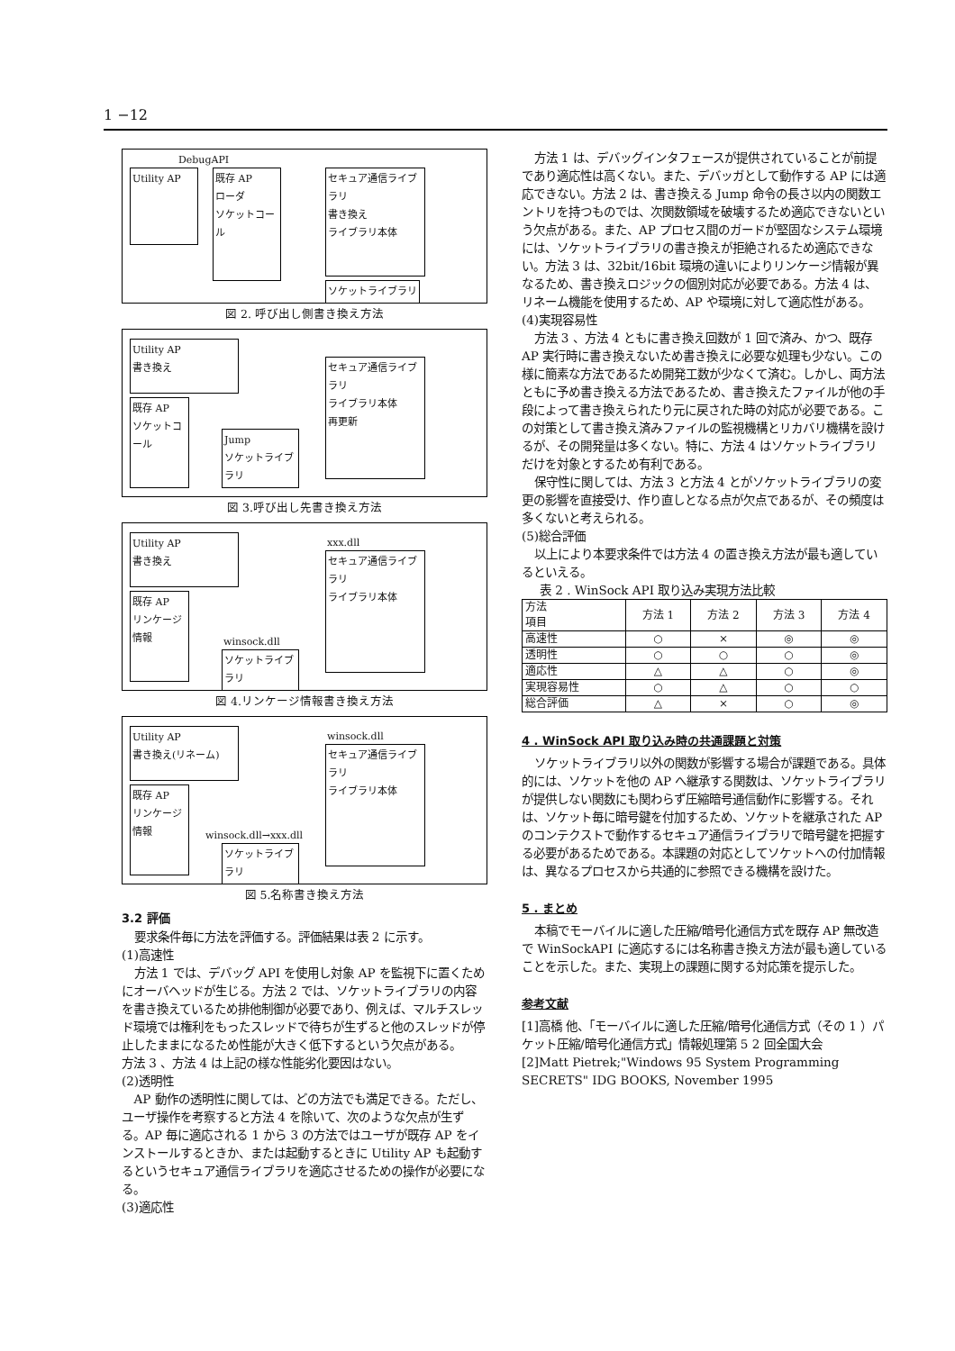1 −12
DebugAPI
Utility AP
既存 AP
ローダ
ソケットコール
セキュア通信ライブラリ
書き換え
ライブラリ本体
ソケットライブラリ
図 2. 呼び出し側書き換え方法
Utility AP
書き換え
既存 AP
ソケットコール
Jump
ソケットライブラリ
セキュア通信ライブラリ
ライブラリ本体
再更新
図 3.呼び出し先書き換え方法
Utility AP
書き換え
既存 AP
リンケージ情報
winsock.dll
ソケットライブラリ
xxx.dll
セキュア通信ライブラリ
ライブラリ本体
図 4.リンケージ情報書き換え方法
Utility AP
書き換え(リネーム)
既存 AP
リンケージ情報
winsock.dll→xxx.dll
ソケットライブラリ
winsock.dll
セキュア通信ライブラリ
ライブラリ本体
図 5.名称書き換え方法
3.2 評価
要求条件毎に方法を評価する。評価結果は表 2 に示す。
(1)高速性
方法 1 では、デバッグ API を使用し対象 AP を監視下に置くためにオーバヘッドが生じる。方法 2 では、ソケットライブラリの内容を書き換えているため排他制御が必要であり、例えば、マルチスレッド環境では権利をもったスレッドで待ちが生ずると他のスレッドが停止したままになるため性能が大きく低下するという欠点がある。
方法 3 、方法 4 は上記の様な性能劣化要因はない。
(2)透明性
AP 動作の透明性に関しては、どの方法でも満足できる。ただし、ユーザ操作を考察すると方法 4 を除いて、次のような欠点が生ずる。AP 毎に適応される 1 から 3 の方法ではユーザが既存 AP をインストールするときか、または起動するときに Utility AP も起動するというセキュア通信ライブラリを適応させるための操作が必要になる。
(3)適応性
方法 1 は、デバッグインタフェースが提供されていることが前提であり適応性は高くない。また、デバッガとして動作する AP には適応できない。方法 2 は、書き換える Jump 命令の長さ以内の関数エントリを持つものでは、次関数領域を破壊するため適応できないという欠点がある。また、AP プロセス間のガードが堅固なシステム環境には、ソケットライブラリの書き換えが拒絶されるため適応できない。方法 3 は、32bit/16bit 環境の違いによりリンケージ情報が異なるため、書き換えロジックの個別対応が必要である。方法 4 は、リネーム機能を使用するため、AP や環境に対して適応性がある。
(4)実現容易性
方法 3 、方法 4 ともに書き換え回数が 1 回で済み、かつ、既存 AP 実行時に書き換えないため書き換えに必要な処理も少ない。この様に簡素な方法であるため開発工数が少なくて済む。しかし、両方法ともに予め書き換える方法であるため、書き換えたファイルが他の手段によって書き換えられたり元に戻された時の対応が必要である。この対策として書き換え済みファイルの監視機構とリカバリ機構を設けるが、その開発量は多くない。特に、方法 4 はソケットライブラリだけを対象とするため有利である。
保守性に関しては、方法 3 と方法 4 とがソケットライブラリの変更の影響を直接受け、作り直しとなる点が欠点であるが、その頻度は多くないと考えられる。
(5)総合評価
以上により本要求条件では方法 4 の置き換え方法が最も適しているといえる。
表 2 . WinSock API 取り込み実現方法比較
| 方法 項目 | 方法 1 | 方法 2 | 方法 3 | 方法 4 |
| --- | --- | --- | --- | --- |
| 高速性 | ○ | × | ◎ | ◎ |
| 透明性 | ○ | ○ | ○ | ◎ |
| 適応性 | △ | △ | ○ | ◎ |
| 実現容易性 | ○ | △ | ○ | ○ |
| 総合評価 | △ | × | ○ | ◎ |
4 . WinSock API 取り込み時の共通課題と対策
ソケットライブラリ以外の関数が影響する場合が課題である。具体的には、ソケットを他の AP へ継承する関数は、ソケットライブラリが提供しない関数にも関わらず圧縮暗号通信動作に影響する。それは、ソケット毎に暗号鍵を付加するため、ソケットを継承された AP のコンテクストで動作するセキュア通信ライブラリで暗号鍵を把握する必要があるためである。本課題の対応としてソケットへの付加情報は、異なるプロセスから共通的に参照できる機構を設けた。
5 . まとめ
本稿でモーバイルに適した圧縮/暗号化通信方式を既存 AP 無改造で WinSockAPI に適応するには名称書き換え方法が最も適していることを示した。また、実現上の課題に関する対応策を提示した。
参考文献
[1]高橋 他、「モーバイルに適した圧縮/暗号化通信方式（その 1 ）パケット圧縮/暗号化通信方式」情報処理第 5 2 回全国大会
[2]Matt Pietrek;"Windows 95 System Programming SECRETS" IDG BOOKS, November 1995